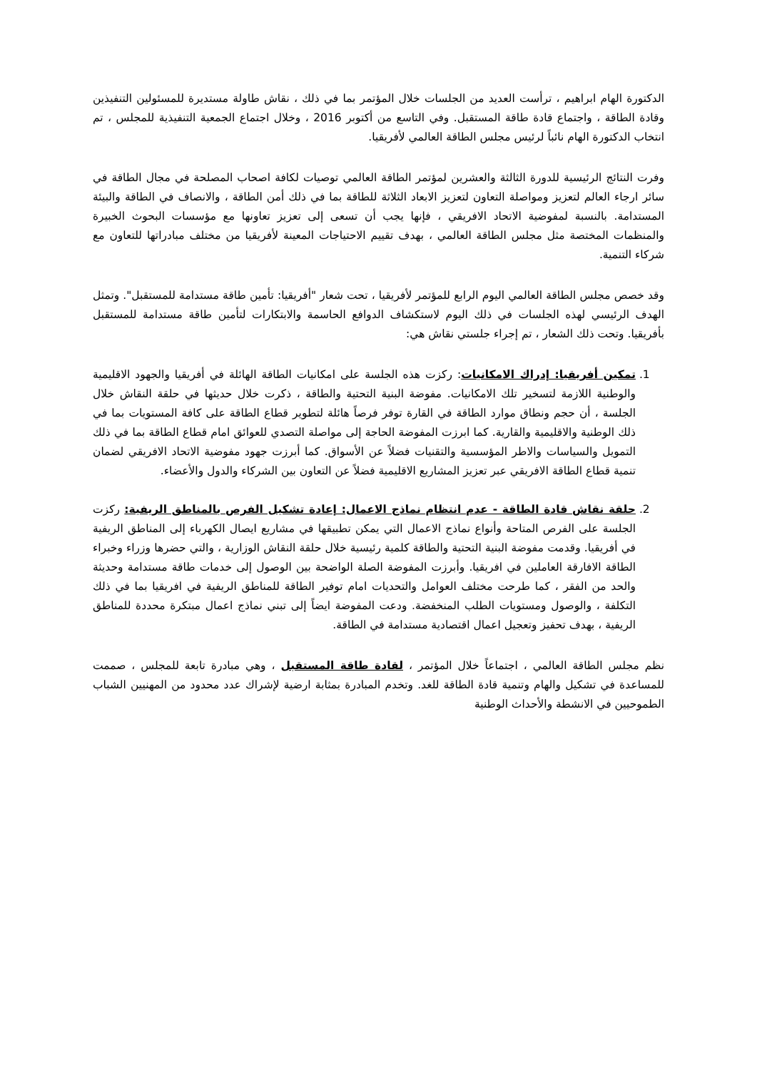الدكتورة الهام ابراهيم ، ترأست العديد من الجلسات خلال المؤتمر بما في ذلك ، نقاش طاولة مستديرة للمسئولين التنفيذين وقادة الطاقة ، واجتماع قادة طاقة المستقبل. وفي التاسع من أكتوبر 2016 ، وخلال اجتماع الجمعية التنفيذية للمجلس ، تم انتخاب الدكتورة الهام نائباً لرئيس مجلس الطاقة العالمي لأفريقيا.
وفرت النتائج الرئيسية للدورة الثالثة والعشرين لمؤتمر الطاقة العالمي توصيات لكافة اصحاب المصلحة في مجال الطاقة في سائر ارجاء العالم لتعزيز ومواصلة التعاون لتعزيز الابعاد الثلاثة للطاقة بما في ذلك أمن الطاقة ، والانصاف في الطاقة والبيئة المستدامة. بالنسبة لمفوضية الاتحاد الافريقي ، فإنها يجب أن تسعى إلى تعزيز تعاونها مع مؤسسات البحوث الخبيرة والمنظمات المختصة مثل مجلس الطاقة العالمي ، بهدف تقييم الاحتياجات المعينة لأفريقيا من مختلف مبادراتها للتعاون مع شركاء التنمية.
وقد خصص مجلس الطاقة العالمي اليوم الرابع للمؤتمر لأفريقيا ، تحت شعار "أفريقيا: تأمين طاقة مستدامة للمستقبل". وتمثل الهدف الرئيسي لهذه الجلسات في ذلك اليوم لاستكشاف الدوافع الحاسمة والابتكارات لتأمين طاقة مستدامة للمستقبل بأفريقيا. وتحت ذلك الشعار ، تم إجراء جلستي نقاش هي:
1. تمكين أفريقيا: إدراك الامكانيات: ركزت هذه الجلسة على امكانيات الطاقة الهائلة في أفريقيا والجهود الاقليمية والوطنية اللازمة لتسخير تلك الامكانيات. مفوضة البنية التحتية والطاقة ، ذكرت خلال حديثها في حلقة النقاش خلال الجلسة ، أن حجم ونطاق موارد الطاقة في القارة توفر فرصاً هائلة لتطوير قطاع الطاقة على كافة المستويات بما في ذلك الوطنية والاقليمية والقارية. كما ابرزت المفوضة الحاجة إلى مواصلة التصدي للعوائق امام قطاع الطاقة بما في ذلك التمويل والسياسات والاطر المؤسسية والتقنيات فضلاً عن الأسواق. كما أبرزت جهود مفوضية الاتحاد الافريقي لضمان تنمية قطاع الطاقة الافريقي عبر تعزيز المشاريع الاقليمية فضلاً عن التعاون بين الشركاء والدول والأعضاء.
2. حلقة نقاش قادة الطاقة - عدم انتظام نماذج الاعمال: إعادة تشكيل الفرص بالمناطق الريفية: ركزت الجلسة على الفرص المتاحة وأنواع نماذج الاعمال التي يمكن تطبيقها في مشاريع ايصال الكهرباء إلى المناطق الريفية في أفريقيا. وقدمت مفوضة البنية التحتية والطاقة كلمية رئيسية خلال حلقة النقاش الوزارية ، والتي حضرها وزراء وخبراء الطاقة الافارقة العاملين في افريقيا. وأبرزت المفوضة الصلة الواضحة بين الوصول إلى خدمات طاقة مستدامة وحديثة والحد من الفقر ، كما طرحت مختلف العوامل والتحديات امام توفير الطاقة للمناطق الريفية في افريقيا بما في ذلك التكلفة ، والوصول ومستويات الطلب المنخفضة. ودعت المفوضة ايضاً إلى تبني نماذج اعمال مبتكرة محددة للمناطق الريفية ، بهدف تحفيز وتعجيل اعمال اقتصادية مستدامة في الطاقة.
نظم مجلس الطاقة العالمي ، اجتماعاً خلال المؤتمر ، لقادة طاقة المستقبل ، وهي مبادرة تابعة للمجلس ، صممت للمساعدة في تشكيل والهام وتنمية قادة الطاقة للغد. وتخدم المبادرة بمثابة ارضية لإشراك عدد محدود من المهنيين الشباب الطموحيين في الانشطة والأحداث الوطنية